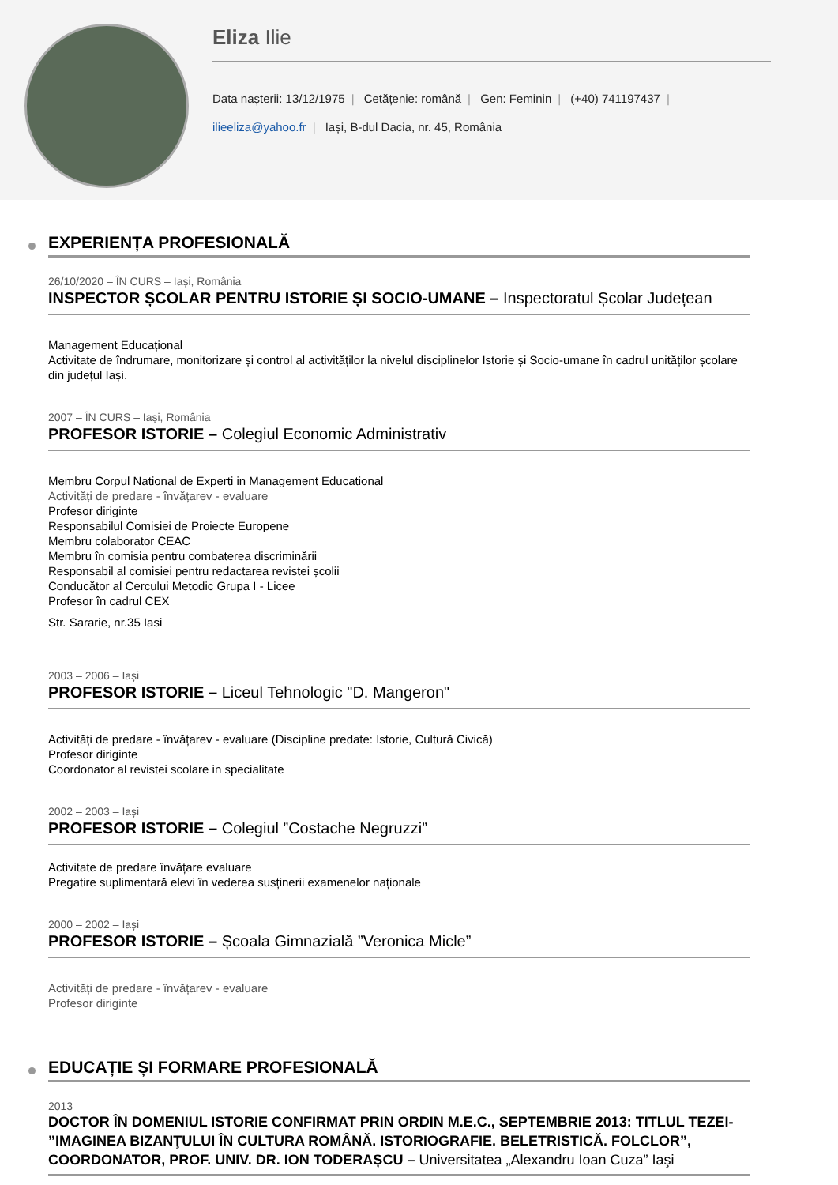Eliza Ilie
Data nașterii: 13/12/1975 | Cetățenie: română | Gen: Feminin | (+40) 741197437 |
ilieeliza@yahoo.fr | Iași, B-dul Dacia, nr. 45, România
EXPERIENȚA PROFESIONALĂ
26/10/2020 – ÎN CURS – Iași, România
INSPECTOR ȘCOLAR PENTRU ISTORIE ȘI SOCIO-UMANE – Inspectoratul Școlar Județean
Management Educațional
Activitate de îndrumare, monitorizare și control al activităților la nivelul disciplinelor Istorie și Socio-umane în cadrul unităților școlare din județul Iași.
2007 – ÎN CURS – Iași, România
PROFESOR ISTORIE – Colegiul Economic Administrativ
Membru Corpul National de Experti in Management Educational
Activități de predare - învățarev - evaluare
Profesor diriginte
Responsabilul Comisiei de Proiecte Europene
Membru colaborator CEAC
Membru în comisia pentru combaterea discriminării
Responsabil al comisiei pentru redactarea revistei școlii
Conducător al Cercului Metodic Grupa I - Licee
Profesor în cadrul CEX
Str. Sararie, nr.35 Iasi
2003 – 2006 – Iași
PROFESOR ISTORIE – Liceul Tehnologic "D. Mangeron"
Activități de predare - învățarev - evaluare (Discipline predate: Istorie, Cultură Civică)
Profesor diriginte
Coordonator al revistei scolare in specialitate
2002 – 2003 – Iași
PROFESOR ISTORIE – Colegiul ”Costache Negruzzi”
Activitate de predare învățare evaluare
Pregatire suplimentară elevi în vederea susținerii examenelor naționale
2000 – 2002 – Iași
PROFESOR ISTORIE – Școala Gimnazială ”Veronica Micle”
Activități de predare - învățarev - evaluare
Profesor diriginte
EDUCAȚIE ȘI FORMARE PROFESIONALĂ
2013
DOCTOR ÎN DOMENIUL ISTORIE CONFIRMAT PRIN ORDIN M.E.C., SEPTEMBRIE 2013: TITLUL TEZEI- ”IMAGINEA BIZANŢULUI ÎN CULTURA ROMÂNĂ. ISTORIOGRAFIE. BELETRISTICĂ. FOLCLOR”, COORDONATOR, PROF. UNIV. DR. ION TODERAȘCU – Universitatea „Alexandru Ioan Cuza” Iaşi